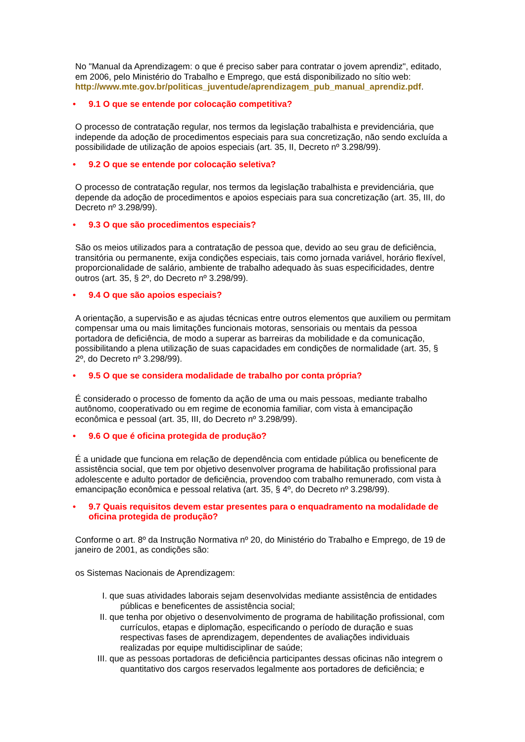No "Manual da Aprendizagem: o que é preciso saber para contratar o jovem aprendiz", editado, em 2006, pelo Ministério do Trabalho e Emprego, que está disponibilizado no sítio web: http://www.mte.gov.br/politicas_juventude/aprendizagem_pub_manual_aprendiz.pdf.
• 9.1 O que se entende por colocação competitiva?
O processo de contratação regular, nos termos da legislação trabalhista e previdenciária, que independe da adoção de procedimentos especiais para sua concretização, não sendo excluída a possibilidade de utilização de apoios especiais (art. 35, II, Decreto nº 3.298/99).
• 9.2 O que se entende por colocação seletiva?
O processo de contratação regular, nos termos da legislação trabalhista e previdenciária, que depende da adoção de procedimentos e apoios especiais para sua concretização (art. 35, III, do Decreto nº 3.298/99).
• 9.3 O que são procedimentos especiais?
São os meios utilizados para a contratação de pessoa que, devido ao seu grau de deficiência, transitória ou permanente, exija condições especiais, tais como jornada variável, horário flexível, proporcionalidade de salário, ambiente de trabalho adequado às suas especificidades, dentre outros (art. 35, § 2º, do Decreto nº 3.298/99).
• 9.4 O que são apoios especiais?
A orientação, a supervisão e as ajudas técnicas entre outros elementos que auxiliem ou permitam compensar uma ou mais limitações funcionais motoras, sensoriais ou mentais da pessoa portadora de deficiência, de modo a superar as barreiras da mobilidade e da comunicação, possibilitando a plena utilização de suas capacidades em condições de normalidade (art. 35, § 2º, do Decreto nº 3.298/99).
• 9.5 O que se considera modalidade de trabalho por conta própria?
É considerado o processo de fomento da ação de uma ou mais pessoas, mediante trabalho autônomo, cooperativado ou em regime de economia familiar, com vista à emancipação econômica e pessoal (art. 35, III, do Decreto nº 3.298/99).
• 9.6 O que é oficina protegida de produção?
É a unidade que funciona em relação de dependência com entidade pública ou beneficente de assistência social, que tem por objetivo desenvolver programa de habilitação profissional para adolescente e adulto portador de deficiência, provendoo com trabalho remunerado, com vista à emancipação econômica e pessoal relativa (art. 35, § 4º, do Decreto nº 3.298/99).
• 9.7 Quais requisitos devem estar presentes para o enquadramento na modalidade de oficina protegida de produção?
Conforme o art. 8º da Instrução Normativa nº 20, do Ministério do Trabalho e Emprego, de 19 de janeiro de 2001, as condições são:
os Sistemas Nacionais de Aprendizagem:
I. que suas atividades laborais sejam desenvolvidas mediante assistência de entidades públicas e beneficentes de assistência social;
II. que tenha por objetivo o desenvolvimento de programa de habilitação profissional, com currículos, etapas e diplomação, especificando o período de duração e suas respectivas fases de aprendizagem, dependentes de avaliações individuais realizadas por equipe multidisciplinar de saúde;
III. que as pessoas portadoras de deficiência participantes dessas oficinas não integrem o quantitativo dos cargos reservados legalmente aos portadores de deficiência; e